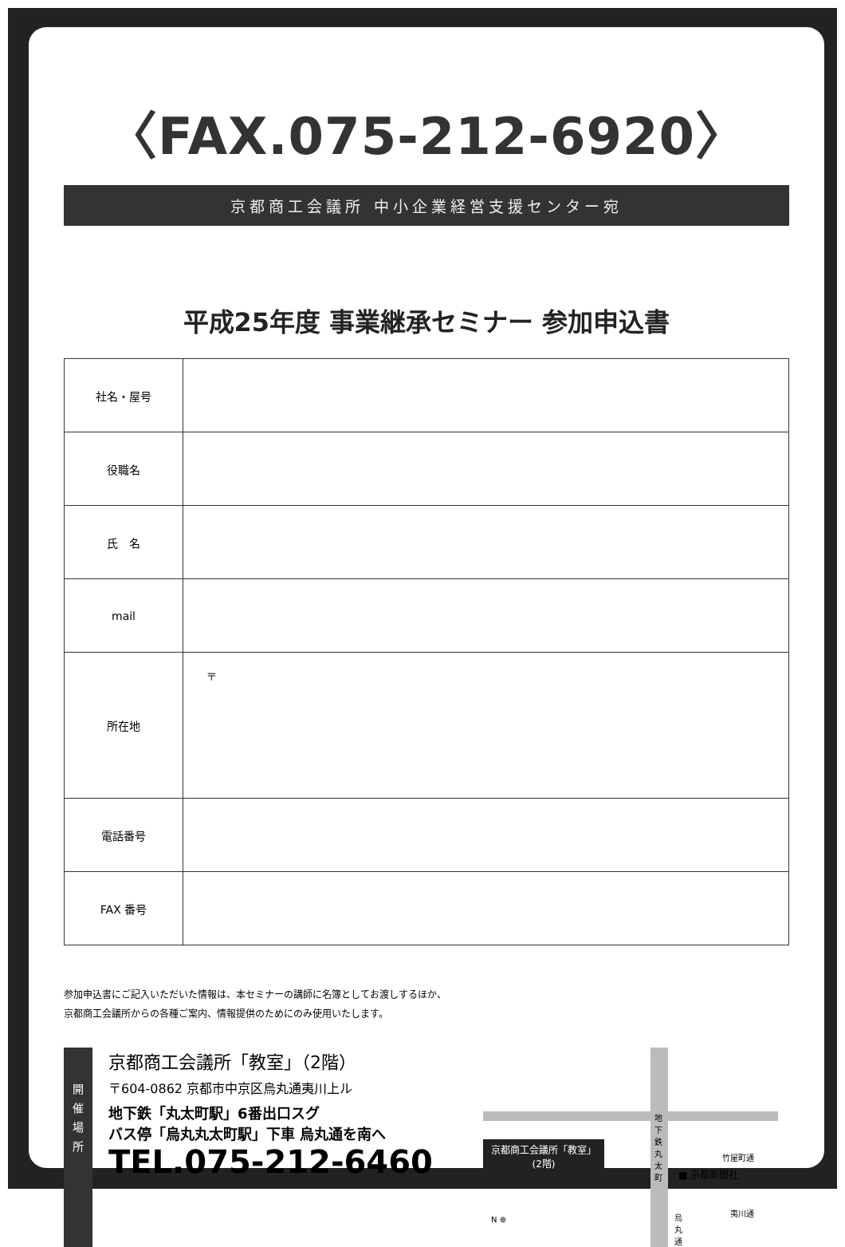〈FAX.075-212-6920〉
京都商工会議所 中小企業経営支援センター宛
平成25年度 事業継承セミナー 参加申込書
| 社名・屋号 | |
| 役職名 | |
| 氏 名 | |
| mail | |
| 所在地 | 〒 |
| 電話番号 | |
| FAX 番号 | |
参加申込書にご記入いただいた情報は、本セミナーの講師に名簿としてお渡しするほか、
京都商工会議所からの各種ご案内、情報提供のためにのみ使用いたします。
開
催
場
所
京都商工会議所「教室」（2階）
〒604-0862 京都市中京区烏丸通夷川上ル
地下鉄「丸太町駅」6番出口スグ
バス停「烏丸丸太町駅」下車 烏丸通を南へ
TEL.075-212-6460
京都商工会議所「教室」
(2階)
地下鉄丸太町
竹屋町通
■ 京都新聞社
夷川通 烏丸通 N ⊕